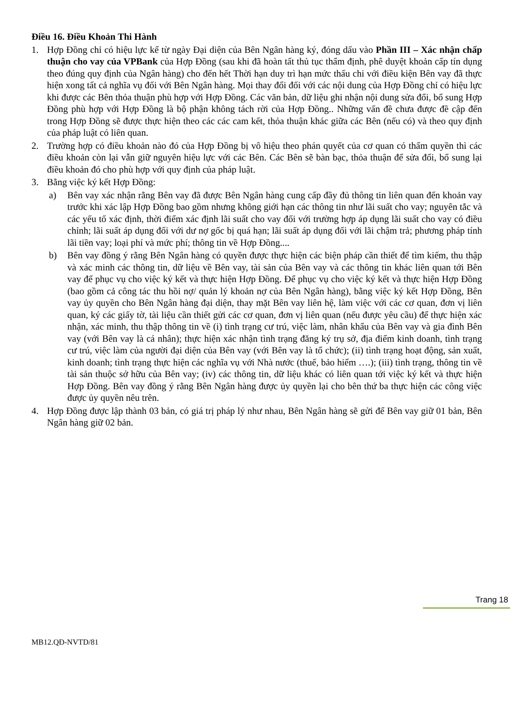Điều 16. Điều Khoản Thi Hành
1. Hợp Đồng chỉ có hiệu lực kể từ ngày Đại diện của Bên Ngân hàng ký, đóng dấu vào Phần III – Xác nhận chấp thuận cho vay của VPBank của Hợp Đồng (sau khi đã hoàn tất thủ tục thẩm định, phê duyệt khoản cấp tín dụng theo đúng quy định của Ngân hàng) cho đến hết Thời hạn duy trì hạn mức thấu chi với điều kiện Bên vay đã thực hiện xong tất cả nghĩa vụ đối với Bên Ngân hàng. Mọi thay đổi đối với các nội dung của Hợp Đồng chỉ có hiệu lực khi được các Bên thỏa thuận phù hợp với Hợp Đồng. Các văn bản, dữ liệu ghi nhận nội dung sửa đổi, bổ sung Hợp Đồng phù hợp với Hợp Đồng là bộ phận không tách rời của Hợp Đồng.. Những vấn đề chưa được đề cập đến trong Hợp Đồng sẽ được thực hiện theo các các cam kết, thỏa thuận khác giữa các Bên (nếu có) và theo quy định của pháp luật có liên quan.
2. Trường hợp có điều khoản nào đó của Hợp Đồng bị vô hiệu theo phán quyết của cơ quan có thẩm quyền thì các điều khoản còn lại vẫn giữ nguyên hiệu lực với các Bên. Các Bên sẽ bàn bạc, thỏa thuận để sửa đổi, bổ sung lại điều khoản đó cho phù hợp với quy định của pháp luật.
3. Bằng việc ký kết Hợp Đồng:
a) Bên vay xác nhận rằng Bên vay đã được Bên Ngân hàng cung cấp đầy đủ thông tin liên quan đến khoản vay trước khi xác lập Hợp Đồng bao gồm nhưng không giới hạn các thông tin như lãi suất cho vay; nguyên tắc và các yếu tố xác định, thời điểm xác định lãi suất cho vay đối với trường hợp áp dụng lãi suất cho vay có điều chỉnh; lãi suất áp dụng đối với dư nợ gốc bị quá hạn; lãi suất áp dụng đối với lãi chậm trả; phương pháp tính lãi tiền vay; loại phí và mức phí; thông tin về Hợp Đồng....
b) Bên vay đồng ý rằng Bên Ngân hàng có quyền được thực hiện các biện pháp cần thiết để tìm kiếm, thu thập và xác minh các thông tin, dữ liệu về Bên vay, tài sản của Bên vay và các thông tin khác liên quan tới Bên vay để phục vụ cho việc ký kết và thực hiện Hợp Đồng. Để phục vụ cho việc ký kết và thực hiện Hợp Đồng (bao gồm cả công tác thu hồi nợ/ quản lý khoản nợ của Bên Ngân hàng), bằng việc ký kết Hợp Đồng, Bên vay ủy quyền cho Bên Ngân hàng đại diện, thay mặt Bên vay liên hệ, làm việc với các cơ quan, đơn vị liên quan, ký các giấy tờ, tài liệu cần thiết gửi các cơ quan, đơn vị liên quan (nếu được yêu cầu) để thực hiện xác nhận, xác minh, thu thập thông tin về (i) tình trạng cư trú, việc làm, nhân khẩu của Bên vay và gia đình Bên vay (với Bên vay là cá nhân); thực hiện xác nhận tình trạng đăng ký trụ sở, địa điểm kinh doanh, tình trạng cư trú, việc làm của người đại diện của Bên vay (với Bên vay là tổ chức); (ii) tình trạng hoạt động, sản xuất, kinh doanh; tình trạng thực hiện các nghĩa vụ với Nhà nước (thuế, bảo hiểm ….); (iii) tình trạng, thông tin về tài sản thuộc sở hữu của Bên vay; (iv) các thông tin, dữ liệu khác có liên quan tới việc ký kết và thực hiện Hợp Đồng. Bên vay đồng ý rằng Bên Ngân hàng được ủy quyền lại cho bên thứ ba thực hiện các công việc được ủy quyền nêu trên.
4. Hợp Đồng được lập thành 03 bản, có giá trị pháp lý như nhau, Bên Ngân hàng sẽ gửi để Bên vay giữ 01 bản, Bên Ngân hàng giữ 02 bản.
Trang 18
MB12.QĐ-NVTD/81